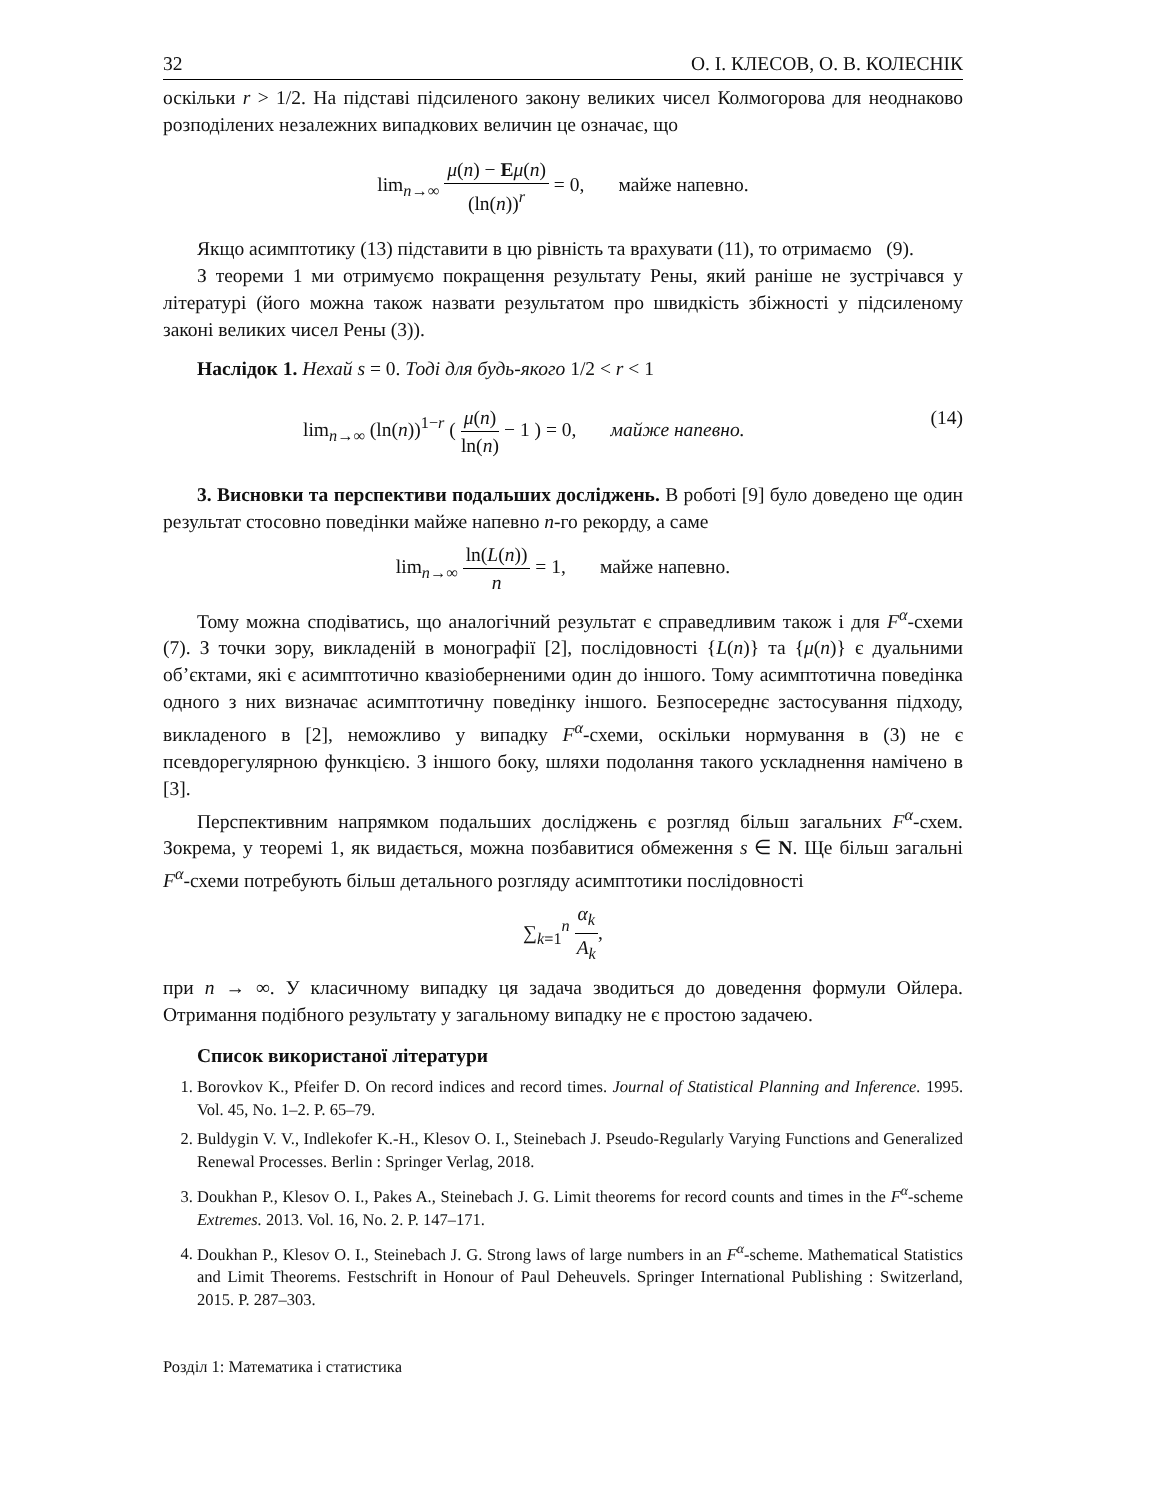32 О. І. КЛЕСОВ, О. В. КОЛЕСНІК
оскільки r > 1/2. На підставі підсиленого закону великих чисел Колмогорова для неоднаково розподілених незалежних випадкових величин це означає, що
lim<sub>n→∞</sub> μ(n) − Eμ(n) (ln(n))<sup>r</sup> = 0, майже напевно.
Якщо асимптотику (13) підставити в цю рівність та врахувати (11), то отримаємо (9).
З теореми 1 ми отримуємо покращення результату Рены, який раніше не зустрічався у літературі (його можна також назвати результатом про швидкість збіжності у підсиленому законі великих чисел Рены (3)).
Наслідок 1. Нехай s = 0. Тоді для будь-якого 1/2 < r < 1
lim<sub>n→∞</sub> (ln(n))<sup>1−r</sup> ( μ(n) ln(n) − 1 ) = 0, майже напевно. (14)
3. Висновки та перспективи подальших досліджень. В роботі [9] було доведено ще один результат стосовно поведінки майже напевно n-го рекорду, а саме
lim<sub>n→∞</sub> ln(L(n)) n = 1, майже напевно.
Тому можна сподіватись, що аналогічний результат є справедливим також і для F<sup>α</sup>-схеми (7). З точки зору, викладеній в монографії [2], послідовності {L(n)} та {μ(n)} є дуальними об’єктами, які є асимптотично квазіоберненими один до іншого. Тому асимптотична поведінка одного з них визначає асимптотичну поведінку іншого. Безпосереднє застосування підходу, викладеного в [2], неможливо у випадку F<sup>α</sup>-схеми, оскільки нормування в (3) не є псевдорегулярною функцією. З іншого боку, шляхи подолання такого ускладнення намічено в [3].
Перспективним напрямком подальших досліджень є розгляд більш загальних F<sup>α</sup>-схем. Зокрема, у теоремі 1, як видається, можна позбавитися обмеження s ∈ N. Ще більш загальні F<sup>α</sup>-схеми потребують більш детального розгляду асимптотики послідовності
∑<sub>k=1</sub><sup>n</sup> α<sub>k</sub> A<sub>k</sub>,
при n → ∞. У класичному випадку ця задача зводиться до доведення формули Ойлера. Отримання подібного результату у загальному випадку не є простою задачею.
Список використаної літератури
1. Borovkov K., Pfeifer D. On record indices and record times. Journal of Statistical Planning and Inference. 1995. Vol. 45, No. 1–2. P. 65–79.
2. Buldygin V. V., Indlekofer K.-H., Klesov O. I., Steinebach J. Pseudo-Regularly Varying Functions and Generalized Renewal Processes. Berlin : Springer Verlag, 2018.
3. Doukhan P., Klesov O. I., Pakes A., Steinebach J. G. Limit theorems for record counts and times in the F<sup>α</sup>-scheme Extremes. 2013. Vol. 16, No. 2. P. 147–171.
4. Doukhan P., Klesov O. I., Steinebach J. G. Strong laws of large numbers in an F<sup>α</sup>-scheme. Mathematical Statistics and Limit Theorems. Festschrift in Honour of Paul Deheuvels. Springer International Publishing : Switzerland, 2015. P. 287–303.
Розділ 1: Математика і статистика